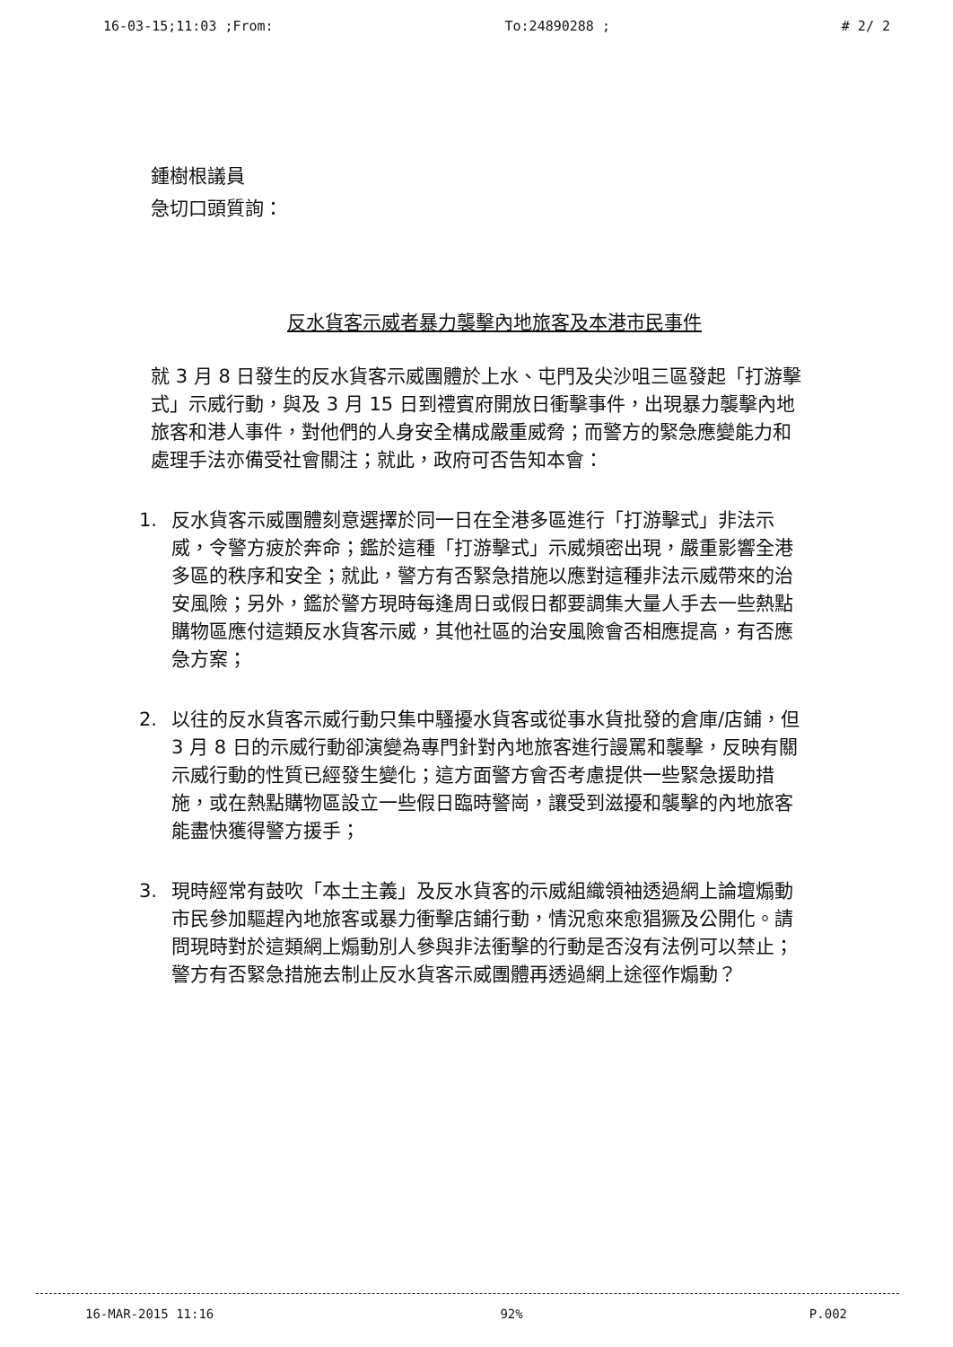16-03-15;11:03 ;From: To:24890288 ; # 2/ 2
鍾樹根議員
急切口頭質詢：
反水貨客示威者暴力襲擊內地旅客及本港市民事件
就 3 月 8 日發生的反水貨客示威團體於上水、屯門及尖沙咀三區發起「打游擊式」示威行動，與及 3 月 15 日到禮賓府開放日衝擊事件，出現暴力襲擊內地旅客和港人事件，對他們的人身安全構成嚴重威脅；而警方的緊急應變能力和處理手法亦備受社會關注；就此，政府可否告知本會：
1. 反水貨客示威團體刻意選擇於同一日在全港多區進行「打游擊式」非法示威，令警方疲於奔命；鑑於這種「打游擊式」示威頻密出現，嚴重影響全港多區的秩序和安全；就此，警方有否緊急措施以應對這種非法示威帶來的治安風險；另外，鑑於警方現時每逢周日或假日都要調集大量人手去一些熱點購物區應付這類反水貨客示威，其他社區的治安風險會否相應提高，有否應急方案；
2. 以往的反水貨客示威行動只集中騷擾水貨客或從事水貨批發的倉庫/店鋪，但 3 月 8 日的示威行動卻演變為專門針對內地旅客進行謾罵和襲擊，反映有關示威行動的性質已經發生變化；這方面警方會否考慮提供一些緊急援助措施，或在熱點購物區設立一些假日臨時警崗，讓受到滋擾和襲擊的內地旅客能盡快獲得警方援手；
3. 現時經常有鼓吹「本土主義」及反水貨客的示威組織領袖透過網上論壇煽動市民參加驅趕內地旅客或暴力衝擊店鋪行動，情況愈來愈猖獗及公開化。請問現時對於這類網上煽動別人參與非法衝擊的行動是否沒有法例可以禁止；警方有否緊急措施去制止反水貨客示威團體再透過網上途徑作煽動？
16-MAR-2015 11:16 92% P.002